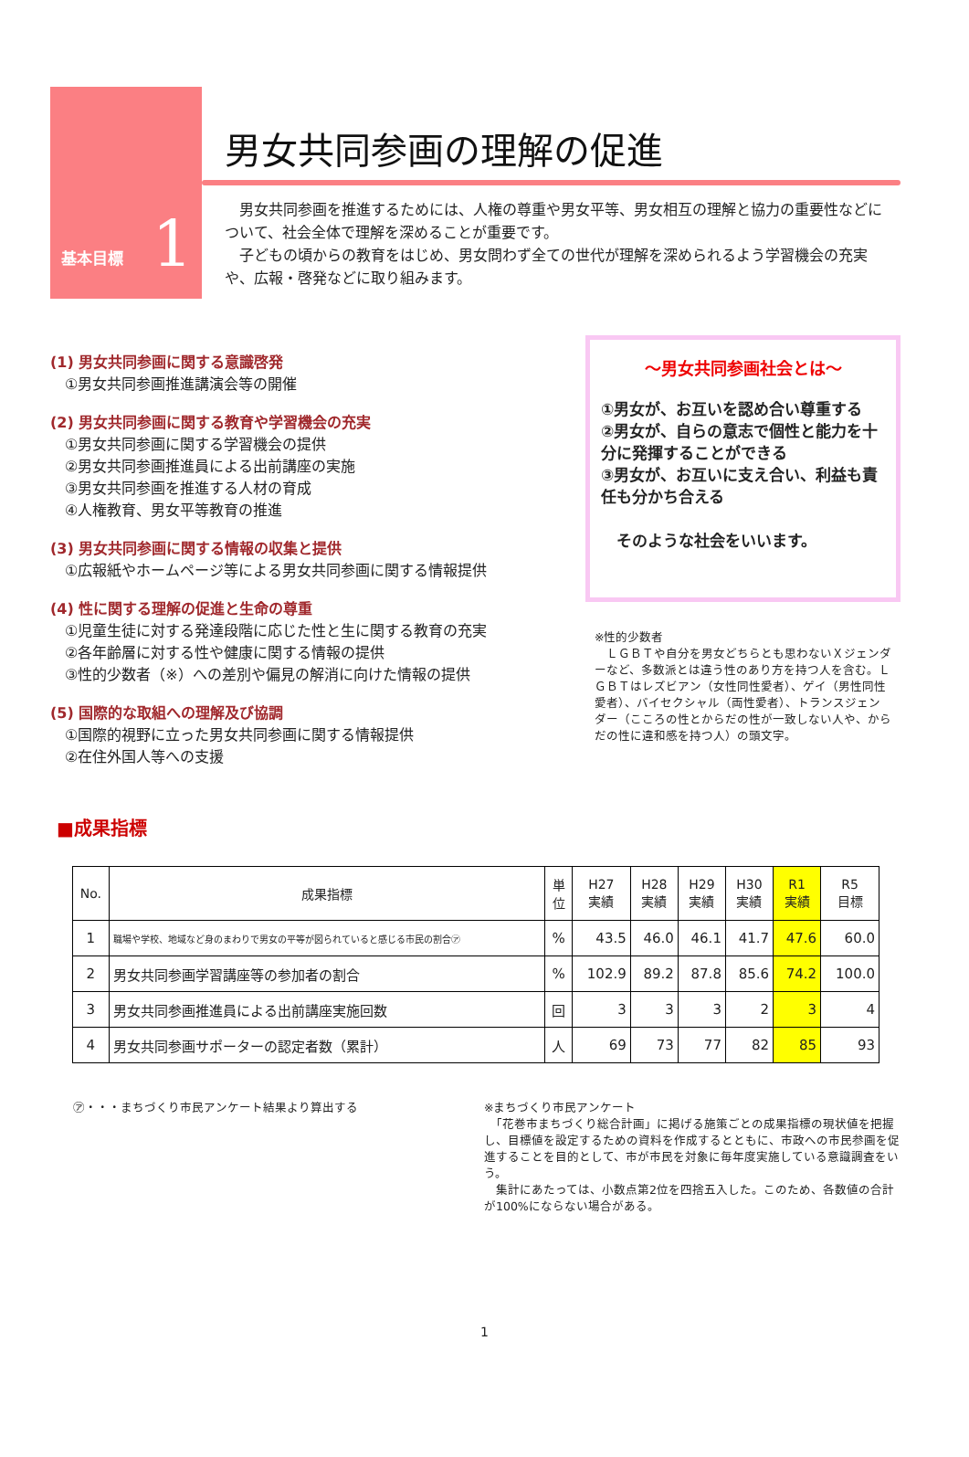基本目標 1
男女共同参画の理解の促進
　男女共同参画を推進するためには、人権の尊重や男女平等、男女相互の理解と協力の重要性などについて、社会全体で理解を深めることが重要です。
　子どもの頃からの教育をはじめ、男女問わず全ての世代が理解を深められるよう学習機会の充実や、広報・啓発などに取り組みます。
(1) 男女共同参画に関する意識啓発
①男女共同参画推進講演会等の開催
(2) 男女共同参画に関する教育や学習機会の充実
①男女共同参画に関する学習機会の提供
②男女共同参画推進員による出前講座の実施
③男女共同参画を推進する人材の育成
④人権教育、男女平等教育の推進
(3) 男女共同参画に関する情報の収集と提供
①広報紙やホームページ等による男女共同参画に関する情報提供
(4) 性に関する理解の促進と生命の尊重
①児童生徒に対する発達段階に応じた性と生に関する教育の充実
②各年齢層に対する性や健康に関する情報の提供
③性的少数者（※）への差別や偏見の解消に向けた情報の提供
(5) 国際的な取組への理解及び協調
①国際的視野に立った男女共同参画に関する情報提供
②在住外国人等への支援
～男女共同参画社会とは～
①男女が、お互いを認め合い尊重する
②男女が、自らの意志で個性と能力を十分に発揮することができる
③男女が、お互いに支え合い、利益も責任も分かち合える
　そのような社会をいいます。
※性的少数者
　ＬＧＢＴや自分を男女どちらとも思わないＸジェンダーなど、多数派とは違う性のあり方を持つ人を含む。ＬＧＢＴはレズビアン（女性同性愛者）、ゲイ（男性同性愛者）、バイセクシャル（両性愛者）、トランスジェンダー（こころの性とからだの性が一致しない人や、からだの性に違和感を持つ人）の頭文字。
■成果指標
| No. | 成果指標 | 単 位 | H27 実績 | H28 実績 | H29 実績 | H30 実績 | R1 実績 | R5 目標 |
| --- | --- | --- | --- | --- | --- | --- | --- | --- |
| 1 | 職場や学校、地域など身のまわりで男女の平等が図られていると感じる市民の割合㋐ | % | 43.5 | 46.0 | 46.1 | 41.7 | 47.6 | 60.0 |
| 2 | 男女共同参画学習講座等の参加者の割合 | % | 102.9 | 89.2 | 87.8 | 85.6 | 74.2 | 100.0 |
| 3 | 男女共同参画推進員による出前講座実施回数 | 回 | 3 | 3 | 3 | 2 | 3 | 4 |
| 4 | 男女共同参画サポーターの認定者数（累計） | 人 | 69 | 73 | 77 | 82 | 85 | 93 |
㋐・・・まちづくり市民アンケート結果より算出する ※まちづくり市民アンケート
　「花巻市まちづくり総合計画」に掲げる施策ごとの成果指標の現状値を把握し、目標値を設定するための資料を作成するとともに、市政への市民参画を促進することを目的として、市が市民を対象に毎年度実施している意識調査をいう。
　集計にあたっては、小数点第2位を四捨五入した。このため、各数値の合計が100%にならない場合がある。
1